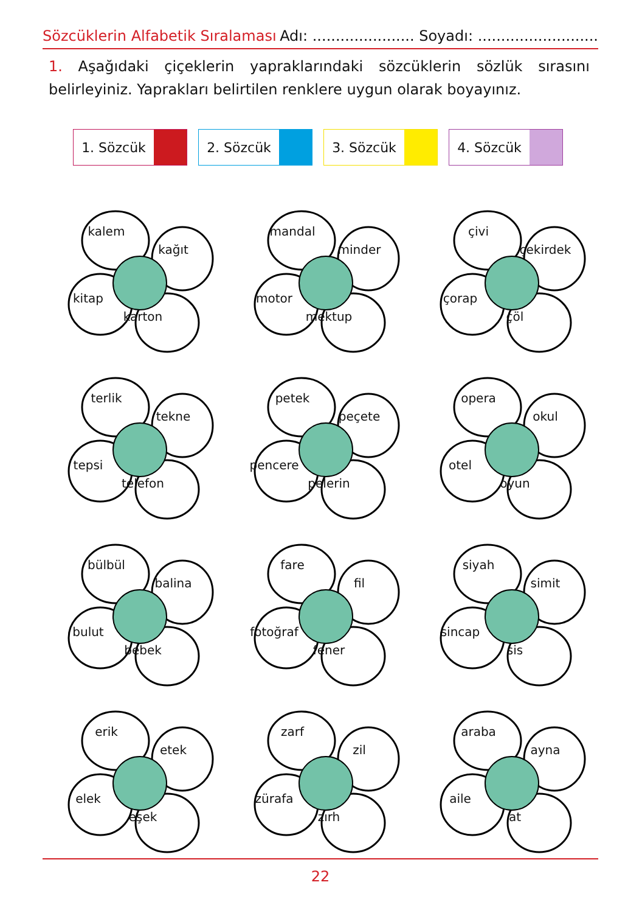Sözcüklerin Alfabetik Sıralaması Adı: ...................... Soyadı: ..........................
1. Aşağıdaki çiçeklerin yapraklarındaki sözcüklerin sözlük sırasını belirleyiniz. Yaprakları belirtilen renklere uygun olarak boyayınız.
1. Sözcük 2. Sözcük 3. Sözcük 4. Sözcük
kalem
kağıt
kitap
karton
mandal
minder
motor
mektup
çivi
çekirdek
çorap
çöl
terlik
tekne
tepsi
telefon
petek
peçete
pencere
pelerin
opera
okul
otel
oyun
bülbül
balina
bulut
bebek
fare
fil
fotoğraf
fener
siyah
simit
sincap
sis
erik
etek
elek
eşek
zarf
zil
zürafa
zırh
araba
ayna
aile
at
22